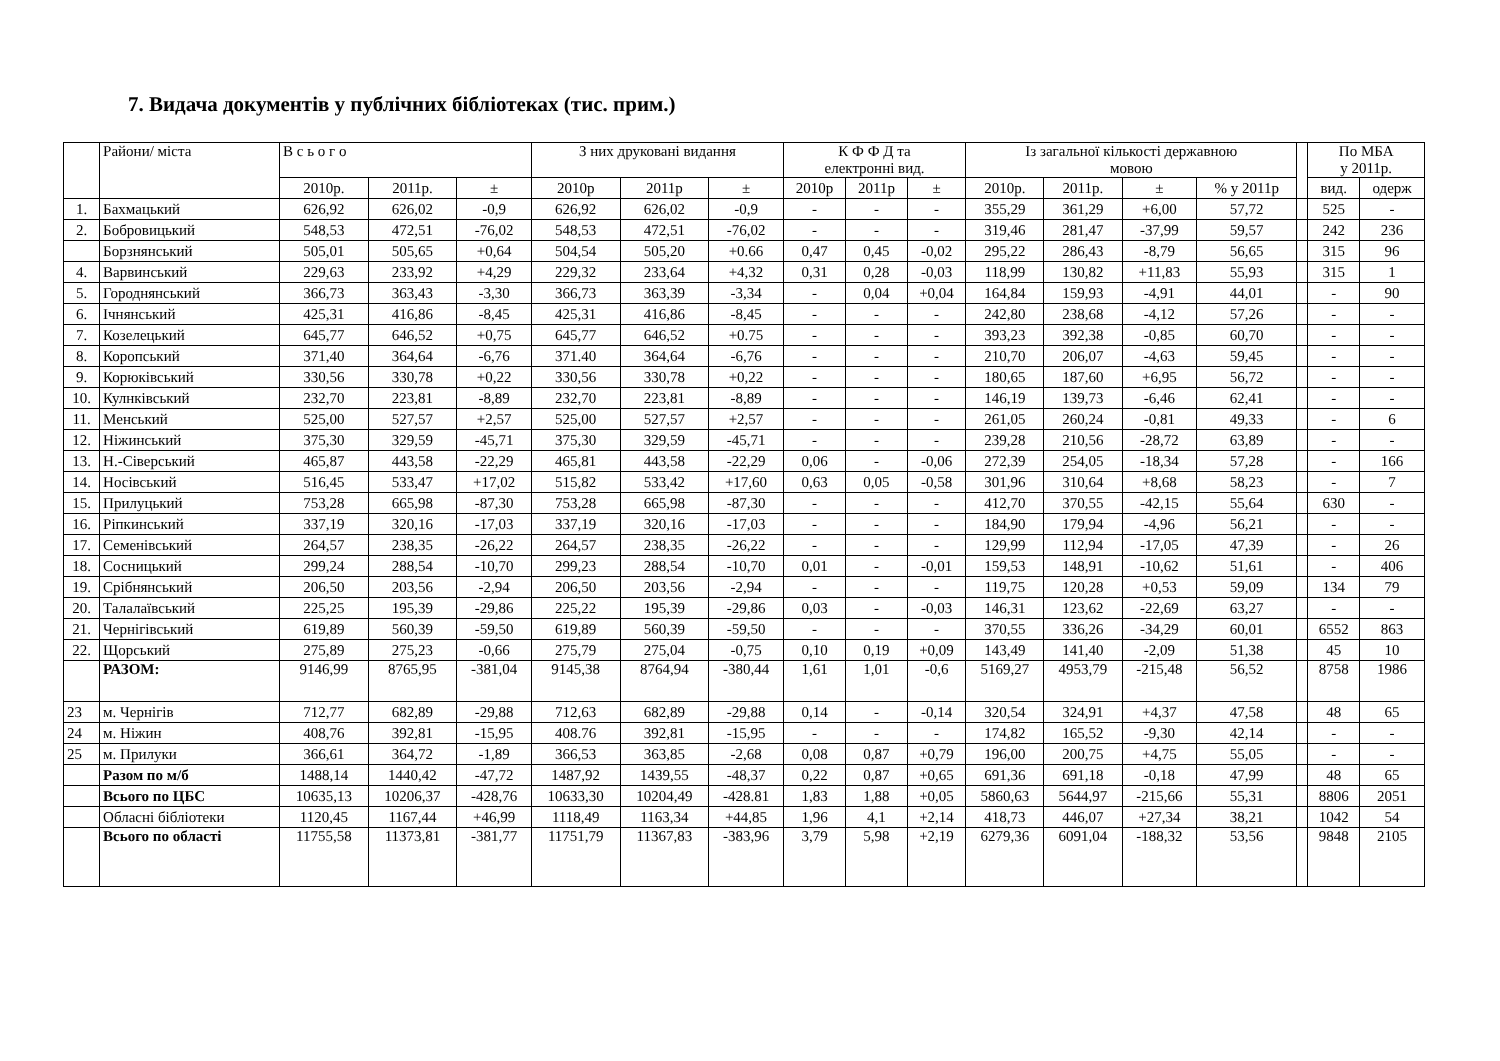7. Видача документів у публічних бібліотеках (тис. прим.)
| | Райони/ міста | В с ь о г о | | | З них друковані видання | | | К Ф Ф Д та електронні вид. | | | Із загальної кількості державною мовою | | | | | По МБА у 2011р. | |
| --- | --- | --- | --- | --- | --- | --- | --- | --- | --- | --- | --- | --- | --- | --- | --- | --- | --- |
| | | 2010р. | 2011р. | ± | 2010р | 2011р | ± | 2010р | 2011р | ± | 2010р. | 2011р. | ± | % у 2011р | | вид. | одерж |
| 1. | Бахмацький | 626,92 | 626,02 | -0,9 | 626,92 | 626,02 | -0,9 | - | - | - | 355,29 | 361,29 | +6,00 | 57,72 | | 525 | - |
| 2. | Бобровицький | 548,53 | 472,51 | -76,02 | 548,53 | 472,51 | -76,02 | - | - | - | 319,46 | 281,47 | -37,99 | 59,57 | | 242 | 236 |
| | Борзнянський | 505,01 | 505,65 | +0,64 | 504,54 | 505,20 | +0.66 | 0,47 | 0,45 | -0,02 | 295,22 | 286,43 | -8,79 | 56,65 | | 315 | 96 |
| 4. | Варвинський | 229,63 | 233,92 | +4,29 | 229,32 | 233,64 | +4,32 | 0,31 | 0,28 | -0,03 | 118,99 | 130,82 | +11,83 | 55,93 | | 315 | 1 |
| 5. | Городнянський | 366,73 | 363,43 | -3,30 | 366,73 | 363,39 | -3,34 | - | 0,04 | +0,04 | 164,84 | 159,93 | -4,91 | 44,01 | | - | 90 |
| 6. | Ічнянський | 425,31 | 416,86 | -8,45 | 425,31 | 416,86 | -8,45 | - | - | - | 242,80 | 238,68 | -4,12 | 57,26 | | - | - |
| 7. | Козелецький | 645,77 | 646,52 | +0,75 | 645,77 | 646,52 | +0.75 | - | - | - | 393,23 | 392,38 | -0,85 | 60,70 | | - | - |
| 8. | Коропський | 371,40 | 364,64 | -6,76 | 371.40 | 364,64 | -6,76 | - | - | - | 210,70 | 206,07 | -4,63 | 59,45 | | - | - |
| 9. | Корюківський | 330,56 | 330,78 | +0,22 | 330,56 | 330,78 | +0,22 | - | - | - | 180,65 | 187,60 | +6,95 | 56,72 | | - | - |
| 10. | Кулнківський | 232,70 | 223,81 | -8,89 | 232,70 | 223,81 | -8,89 | - | - | - | 146,19 | 139,73 | -6,46 | 62,41 | | - | - |
| 11. | Менський | 525,00 | 527,57 | +2,57 | 525,00 | 527,57 | +2,57 | - | - | - | 261,05 | 260,24 | -0,81 | 49,33 | | - | 6 |
| 12. | Ніжинський | 375,30 | 329,59 | -45,71 | 375,30 | 329,59 | -45,71 | - | - | - | 239,28 | 210,56 | -28,72 | 63,89 | | - | - |
| 13. | Н.-Сіверський | 465,87 | 443,58 | -22,29 | 465,81 | 443,58 | -22,29 | 0,06 | - | -0,06 | 272,39 | 254,05 | -18,34 | 57,28 | | - | 166 |
| 14. | Носівський | 516,45 | 533,47 | +17,02 | 515,82 | 533,42 | +17,60 | 0,63 | 0,05 | -0,58 | 301,96 | 310,64 | +8,68 | 58,23 | | - | 7 |
| 15. | Прилуцький | 753,28 | 665,98 | -87,30 | 753,28 | 665,98 | -87,30 | - | - | - | 412,70 | 370,55 | -42,15 | 55,64 | | 630 | - |
| 16. | Ріпкинський | 337,19 | 320,16 | -17,03 | 337,19 | 320,16 | -17,03 | - | - | - | 184,90 | 179,94 | -4,96 | 56,21 | | - | - |
| 17. | Семенівський | 264,57 | 238,35 | -26,22 | 264,57 | 238,35 | -26,22 | - | - | - | 129,99 | 112,94 | -17,05 | 47,39 | | - | 26 |
| 18. | Сосницький | 299,24 | 288,54 | -10,70 | 299,23 | 288,54 | -10,70 | 0,01 | - | -0,01 | 159,53 | 148,91 | -10,62 | 51,61 | | - | 406 |
| 19. | Срібнянський | 206,50 | 203,56 | -2,94 | 206,50 | 203,56 | -2,94 | - | - | - | 119,75 | 120,28 | +0,53 | 59,09 | | 134 | 79 |
| 20. | Талалаївський | 225,25 | 195,39 | -29,86 | 225,22 | 195,39 | -29,86 | 0,03 | - | -0,03 | 146,31 | 123,62 | -22,69 | 63,27 | | - | - |
| 21. | Чернігівський | 619,89 | 560,39 | -59,50 | 619,89 | 560,39 | -59,50 | - | - | - | 370,55 | 336,26 | -34,29 | 60,01 | | 6552 | 863 |
| 22. | Щорський | 275,89 | 275,23 | -0,66 | 275,79 | 275,04 | -0,75 | 0,10 | 0,19 | +0,09 | 143,49 | 141,40 | -2,09 | 51,38 | | 45 | 10 |
| | РАЗОМ: | 9146,99 | 8765,95 | -381,04 | 9145,38 | 8764,94 | -380,44 | 1,61 | 1,01 | -0,6 | 5169,27 | 4953,79 | -215,48 | 56,52 | | 8758 | 1986 |
| 23 | м. Чернігів | 712,77 | 682,89 | -29,88 | 712,63 | 682,89 | -29,88 | 0,14 | - | -0,14 | 320,54 | 324,91 | +4,37 | 47,58 | | 48 | 65 |
| 24 | м. Ніжин | 408,76 | 392,81 | -15,95 | 408.76 | 392,81 | -15,95 | - | - | - | 174,82 | 165,52 | -9,30 | 42,14 | | - | - |
| 25 | м. Прилуки | 366,61 | 364,72 | -1,89 | 366,53 | 363,85 | -2,68 | 0,08 | 0,87 | +0,79 | 196,00 | 200,75 | +4,75 | 55,05 | | - | - |
| | Разом по м/б | 1488,14 | 1440,42 | -47,72 | 1487,92 | 1439,55 | -48,37 | 0,22 | 0,87 | +0,65 | 691,36 | 691,18 | -0,18 | 47,99 | | 48 | 65 |
| | Всього по ЦБС | 10635,13 | 10206,37 | -428,76 | 10633,30 | 10204,49 | -428.81 | 1,83 | 1,88 | +0,05 | 5860,63 | 5644,97 | -215,66 | 55,31 | | 8806 | 2051 |
| | Обласні бібліотеки | 1120,45 | 1167,44 | +46,99 | 1118,49 | 1163,34 | +44,85 | 1,96 | 4,1 | +2,14 | 418,73 | 446,07 | +27,34 | 38,21 | | 1042 | 54 |
| | Всього по області | 11755,58 | 11373,81 | -381,77 | 11751,79 | 11367,83 | -383,96 | 3,79 | 5,98 | +2,19 | 6279,36 | 6091,04 | -188,32 | 53,56 | | 9848 | 2105 |